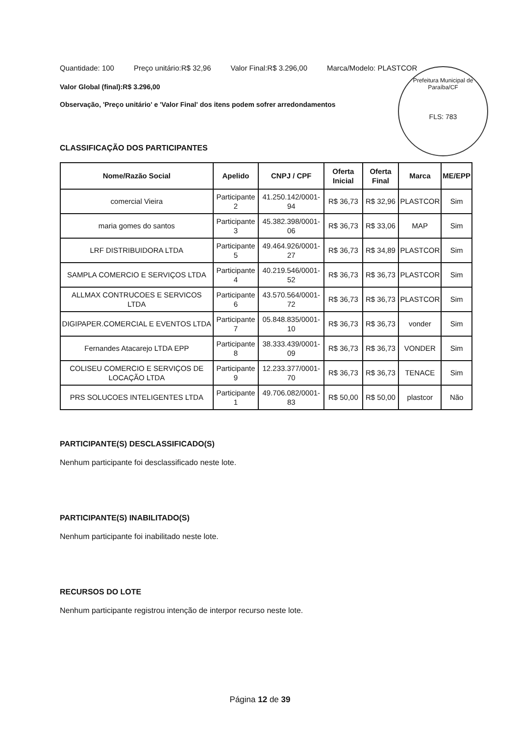Prefeitura Municipal de Paraíba/CF
FLS: 783
Quantidade: 100 Preço unitário:R$ 32,96 Valor Final:R$ 3.296,00 Marca/Modelo: PLASTCOR
Valor Global (final):R$ 3.296,00
Observação, 'Preço unitário' e 'Valor Final' dos itens podem sofrer arredondamentos
CLASSIFICAÇÃO DOS PARTICIPANTES
| Nome/Razão Social | Apelido | CNPJ / CPF | Oferta Inicial | Oferta Final | Marca | ME/EPP |
| --- | --- | --- | --- | --- | --- | --- |
| comercial Vieira | Participante 2 | 41.250.142/0001-94 | R$ 36,73 | R$ 32,96 | PLASTCOR | Sim |
| maria gomes do santos | Participante 3 | 45.382.398/0001-06 | R$ 36,73 | R$ 33,06 | MAP | Sim |
| LRF DISTRIBUIDORA LTDA | Participante 5 | 49.464.926/0001-27 | R$ 36,73 | R$ 34,89 | PLASTCOR | Sim |
| SAMPLA COMERCIO E SERVIÇOS LTDA | Participante 4 | 40.219.546/0001-52 | R$ 36,73 | R$ 36,73 | PLASTCOR | Sim |
| ALLMAX CONTRUCOES E SERVICOS LTDA | Participante 6 | 43.570.564/0001-72 | R$ 36,73 | R$ 36,73 | PLASTCOR | Sim |
| DIGIPAPER.COMERCIAL E EVENTOS LTDA | Participante 7 | 05.848.835/0001-10 | R$ 36,73 | R$ 36,73 | vonder | Sim |
| Fernandes Atacarejo LTDA EPP | Participante 8 | 38.333.439/0001-09 | R$ 36,73 | R$ 36,73 | VONDER | Sim |
| COLISEU COMERCIO E SERVIÇOS DE LOCAÇÃO LTDA | Participante 9 | 12.233.377/0001-70 | R$ 36,73 | R$ 36,73 | TENACE | Sim |
| PRS SOLUCOES INTELIGENTES LTDA | Participante 1 | 49.706.082/0001-83 | R$ 50,00 | R$ 50,00 | plastcor | Não |
PARTICIPANTE(S) DESCLASSIFICADO(S)
Nenhum participante foi desclassificado neste lote.
PARTICIPANTE(S) INABILITADO(S)
Nenhum participante foi inabilitado neste lote.
RECURSOS DO LOTE
Nenhum participante registrou intenção de interpor recurso neste lote.
Página 12 de 39